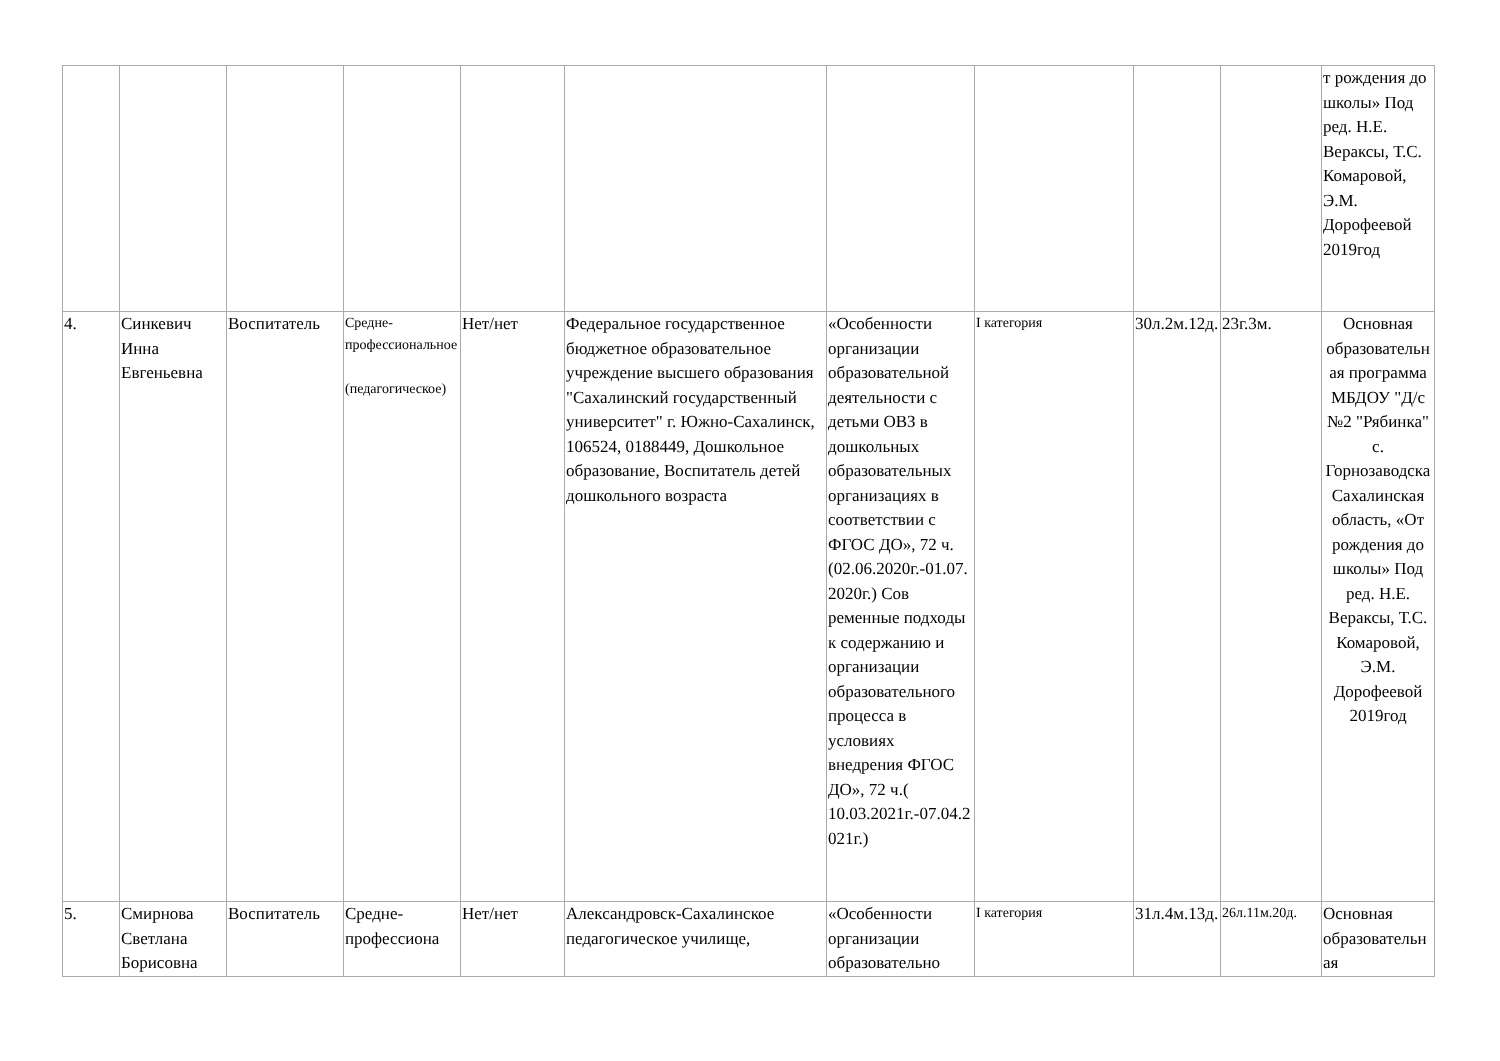| | | | | | | | | | | т рождения до школы» Под ред. Н.Е. Вераксы, Т.С. Комаровой, Э.М. Дорофеевой 2019год |
| 4. | Синкевич Инна Евгеньевна | Воспитатель | Средне-профессиональное (педагогическое) | Нет/нет | Федеральное государственное бюджетное образовательное учреждение высшего образования "Сахалинский государственный университет" г. Южно-Сахалинск, 106524, 0188449, Дошкольное образование, Воспитатель детей дошкольного возраста | «Особенности организации образовательной деятельности с детьми ОВЗ в дошкольных образовательных организациях в соответствии с ФГОС ДО», 72 ч. (02.06.2020г.-01.07.2020г.) Сов ременные подходы к содержанию и организации образовательного процесса в условиях внедрения ФГОС ДО», 72 ч.( 10.03.2021г.-07.04.2021г.) | I категория | 30л.2м.12д. | 23г.3м. | Основная образовательная программа МБДОУ "Д/с №2 "Рябинка" с. Горнозаводска Сахалинская область, «От рождения до школы» Под ред. Н.Е. Вераксы, Т.С. Комаровой, Э.М. Дорофеевой 2019год |
| 5. | Смирнова Светлана Борисовна | Воспитатель | Средне-профессиона | Нет/нет | Александровск-Сахалинское педагогическое училище, | «Особенности организации образовательно | I категория | 31л.4м.13д. | 26л.11м.20д. | Основная образовательная |